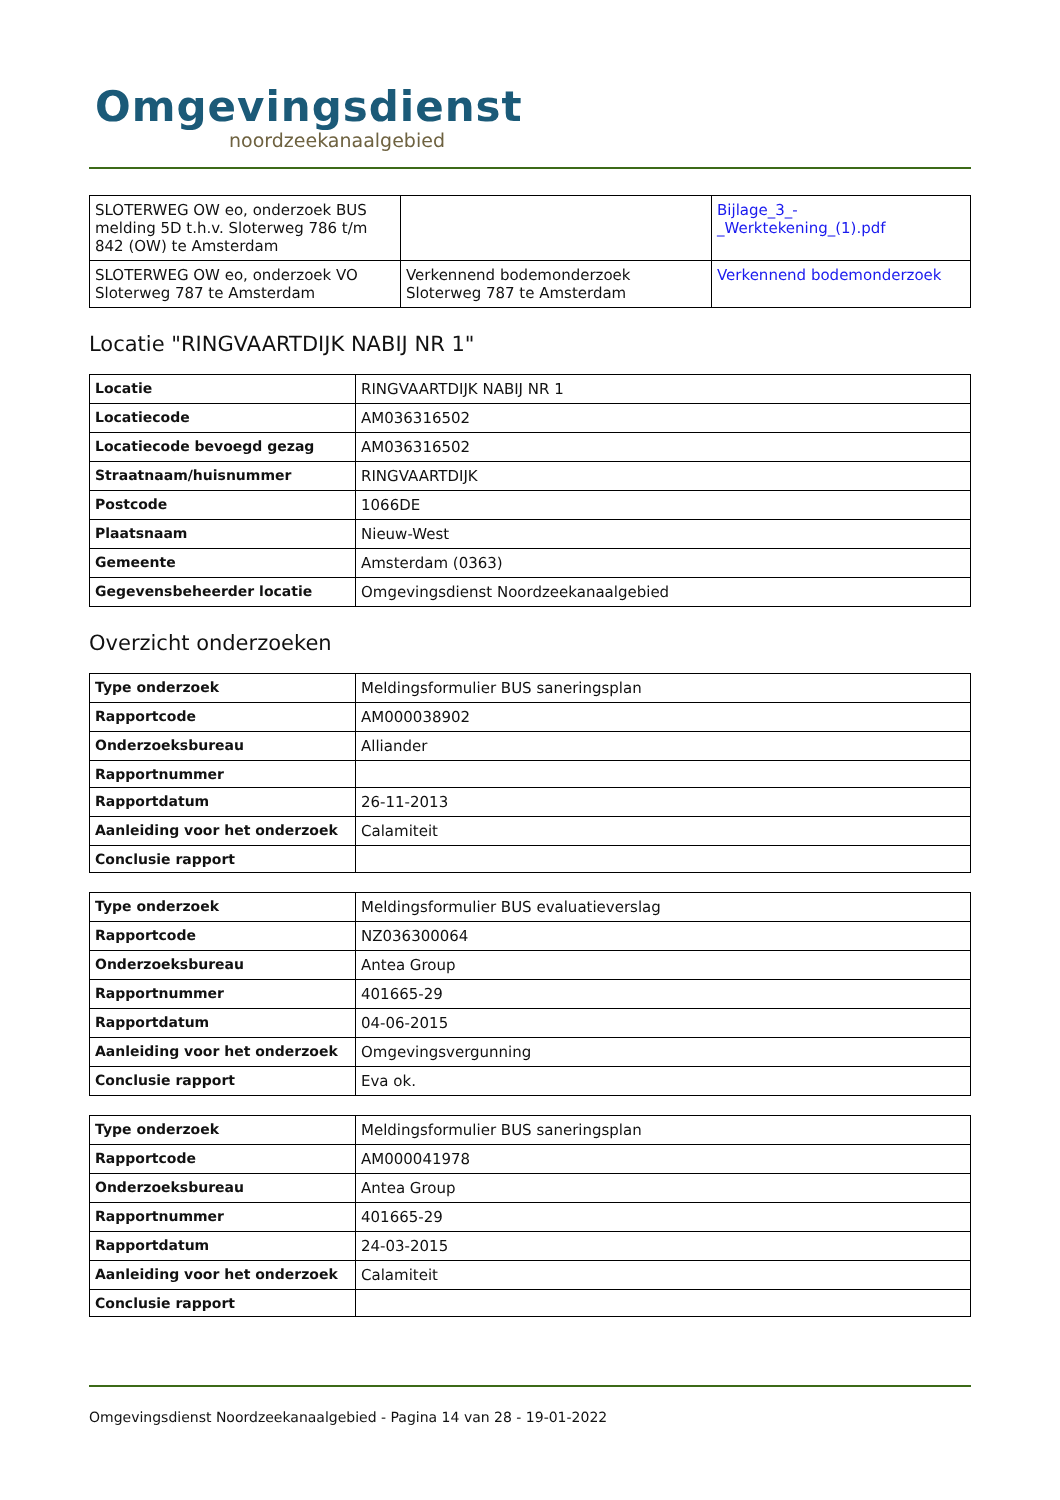Omgevingsdienst
noordzeekanaalgebied
| SLOTERWEG OW eo, onderzoek BUS melding 5D t.h.v. Sloterweg 786 t/m 842 (OW) te Amsterdam | | Bijlage_3_-_Werktekening_(1).pdf |
| SLOTERWEG OW eo, onderzoek VO Sloterweg 787 te Amsterdam | Verkennend bodemonderzoek Sloterweg 787 te Amsterdam | Verkennend bodemonderzoek |
Locatie "RINGVAARTDIJK NABIJ NR 1"
| Locatie | RINGVAARTDIJK NABIJ NR 1 |
| Locatiecode | AM036316502 |
| Locatiecode bevoegd gezag | AM036316502 |
| Straatnaam/huisnummer | RINGVAARTDIJK |
| Postcode | 1066DE |
| Plaatsnaam | Nieuw-West |
| Gemeente | Amsterdam (0363) |
| Gegevensbeheerder locatie | Omgevingsdienst Noordzeekanaalgebied |
Overzicht onderzoeken
| Type onderzoek | Meldingsformulier BUS saneringsplan |
| Rapportcode | AM000038902 |
| Onderzoeksbureau | Alliander |
| Rapportnummer | |
| Rapportdatum | 26-11-2013 |
| Aanleiding voor het onderzoek | Calamiteit |
| Conclusie rapport | |
| Type onderzoek | Meldingsformulier BUS evaluatieverslag |
| Rapportcode | NZ036300064 |
| Onderzoeksbureau | Antea Group |
| Rapportnummer | 401665-29 |
| Rapportdatum | 04-06-2015 |
| Aanleiding voor het onderzoek | Omgevingsvergunning |
| Conclusie rapport | Eva ok. |
| Type onderzoek | Meldingsformulier BUS saneringsplan |
| Rapportcode | AM000041978 |
| Onderzoeksbureau | Antea Group |
| Rapportnummer | 401665-29 |
| Rapportdatum | 24-03-2015 |
| Aanleiding voor het onderzoek | Calamiteit |
| Conclusie rapport | |
Omgevingsdienst Noordzeekanaalgebied - Pagina 14 van 28 - 19-01-2022